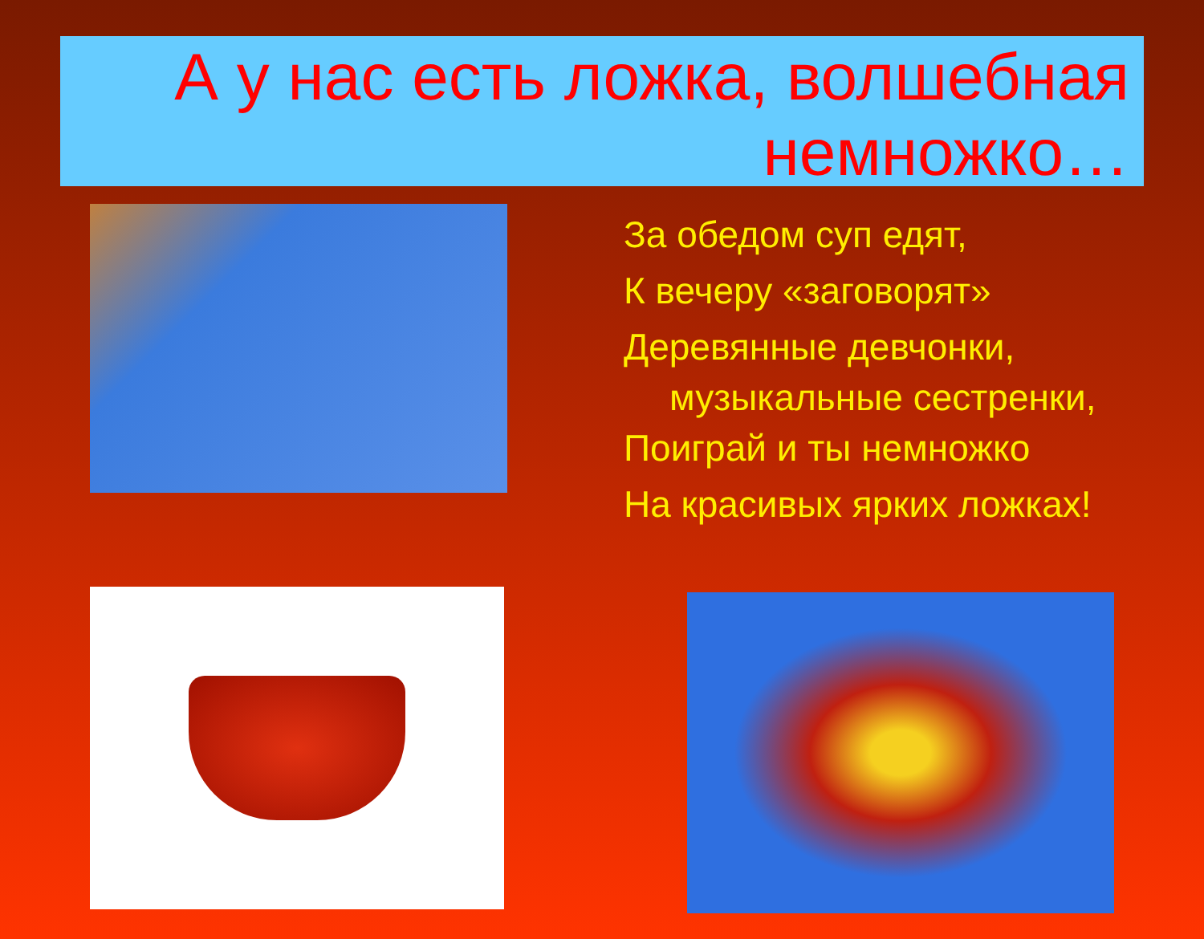А у нас есть ложка, волшебная немножко…
За обедом суп едят,
К вечеру «заговорят»
Деревянные девчонки,
музыкальные сестренки,
Поиграй и ты немножко
На красивых ярких ложках!